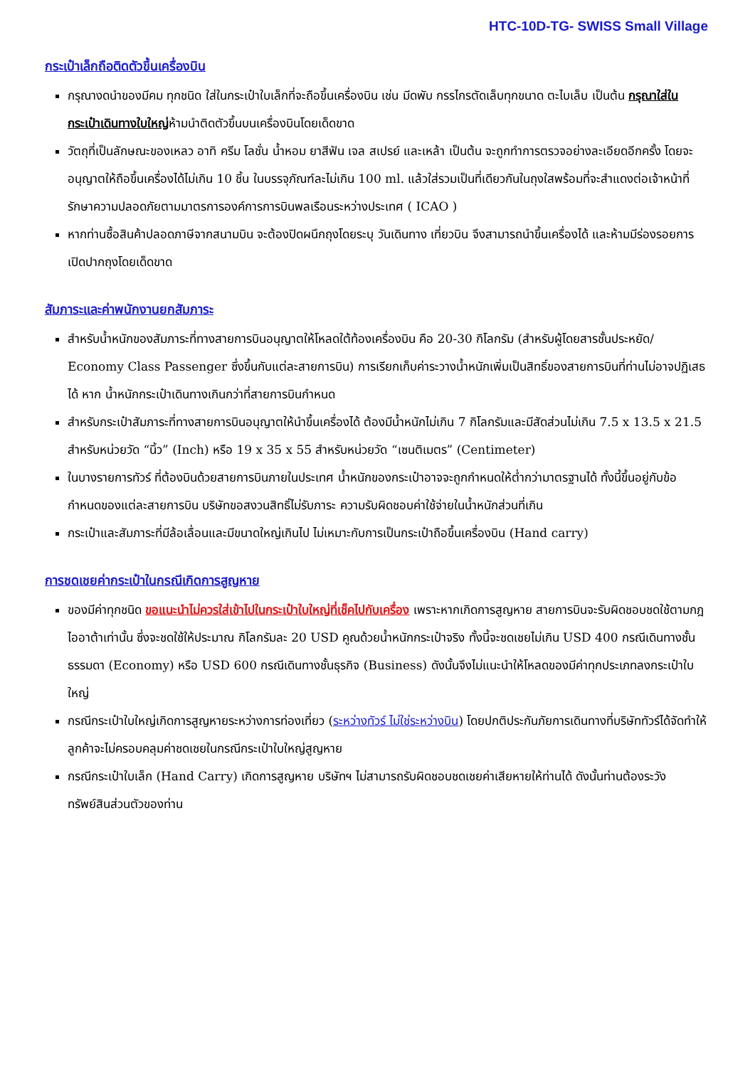HTC-10D-TG- SWISS Small Village
กระเป๋าเล็กถือติดตัวขึ้นเครื่องบิน
กรุณางดนำของมีคม ทุกชนิด ใส่ในกระเป๋าใบเล็กที่จะถือขึ้นเครื่องบิน เช่น มีดพับ กรรไกรตัดเล็บทุกขนาด ตะไบเล็บ เป็นต้น กรุณาใส่ในกระเป๋าเดินทางใบใหญ่ห้ามนำติดตัวขึ้นบนเครื่องบินโดยเด็ดขาด
วัตถุที่เป็นลักษณะของเหลว อาทิ ครีม โลชั่น น้ำหอม ยาสีฟัน เจล สเปรย์ และเหล้า เป็นต้น จะถูกทำการตรวจอย่างละเอียดอีกครั้ง โดยจะอนุญาตให้ถือขึ้นเครื่องได้ไม่เกิน 10 ชิ้น ในบรรจุภัณฑ์ละไม่เกิน 100 ml. แล้วใส่รวมเป็นที่เดียวกันในถุงใสพร้อมที่จะสำแดงต่อเจ้าหน้าที่รักษาความปลอดภัยตามมาตรการองค์การการบินพลเรือนระหว่างประเทศ ( ICAO )
หากท่านซื้อสินค้าปลอดภาษีจากสนามบิน จะต้องปิดผนึกถุงโดยระบุ วันเดินทาง เที่ยวบิน จึงสามารถนำขึ้นเครื่องได้ และห้ามมีร่องรอยการเปิดปากถุงโดยเด็ดขาด
สัมภาระและค่าพนักงานยกสัมภาระ
สำหรับน้ำหนักของสัมภาระที่ทางสายการบินอนุญาตให้โหลดใต้ท้องเครื่องบิน คือ 20-30 กิโลกรัม (สำหรับผู้โดยสารชั้นประหยัด/ Economy Class Passenger ซึ่งขึ้นกับแต่ละสายการบิน) การเรียกเก็บค่าระวางน้ำหนักเพิ่มเป็นสิทธิ์ของสายการบินที่ท่านไม่อาจปฏิเสธได้ หาก น้ำหนักกระเป๋าเดินทางเกินกว่าที่สายการบินกำหนด
สำหรับกระเป๋าสัมภาระที่ทางสายการบินอนุญาตให้นำขึ้นเครื่องได้ ต้องมีน้ำหนักไม่เกิน 7 กิโลกรัมและมีสัดส่วนไม่เกิน 7.5 x 13.5 x 21.5 สำหรับหน่วยวัด “นิ้ว” (Inch) หรือ 19 x 35 x 55 สำหรับหน่วยวัด “เซนติเมตร” (Centimeter)
ในบางรายการทัวร์ ที่ต้องบินด้วยสายการบินภายในประเทศ น้ำหนักของกระเป๋าอาจจะถูกกำหนดให้ต่ำกว่ามาตรฐานได้ ทั้งนี้ขึ้นอยู่กับข้อกำหนดของแต่ละสายการบิน บริษัทขอสงวนสิทธิ์ไม่รับภาระ ความรับผิดชอบค่าใช้จ่ายในน้ำหนักส่วนที่เกิน
กระเป๋าและสัมภาระที่มีล้อเลื่อนและมีขนาดใหญ่เกินไป ไม่เหมาะกับการเป็นกระเป๋าถือขึ้นเครื่องบิน (Hand carry)
การชดเชยค่ากระเป๋าในกรณีเกิดการสูญหาย
ของมีค่าทุกชนิด ขอแนะนำไม่ควรใส่เข้าไปในกระเป๋าใบใหญ่ที่เช็คไปกับเครื่อง เพราะหากเกิดการสูญหาย สายการบินจะรับผิดชอบชดใช้ตามกฎไออาต้าเท่านั้น ซึ่งจะชดใช้ให้ประมาณ กิโลกรัมละ 20 USD คูณด้วยน้ำหนักกระเป๋าจริง ทั้งนี้จะชดเชยไม่เกิน USD 400 กรณีเดินทางชั้นธรรมดา (Economy) หรือ USD 600 กรณีเดินทางชั้นธุรกิจ (Business) ดังนั้นจึงไม่แนะนำให้โหลดของมีค่าทุกประเภทลงกระเป๋าใบใหญ่
กรณีกระเป๋าใบใหญ่เกิดการสูญหายระหว่างการท่องเที่ยว (ระหว่างทัวร์ ไม่ใช่ระหว่างบิน) โดยปกติประกันภัยการเดินทางที่บริษัททัวร์ได้จัดทำให้ลูกค้าจะไม่ครอบคลุมค่าชดเชยในกรณีกระเป๋าใบใหญ่สูญหาย
กรณีกระเป๋าใบเล็ก (Hand Carry) เกิดการสูญหาย บริษัทฯ ไม่สามารถรับผิดชอบชดเชยค่าเสียหายให้ท่านได้ ดังนั้นท่านต้องระวังทรัพย์สินส่วนตัวของท่าน